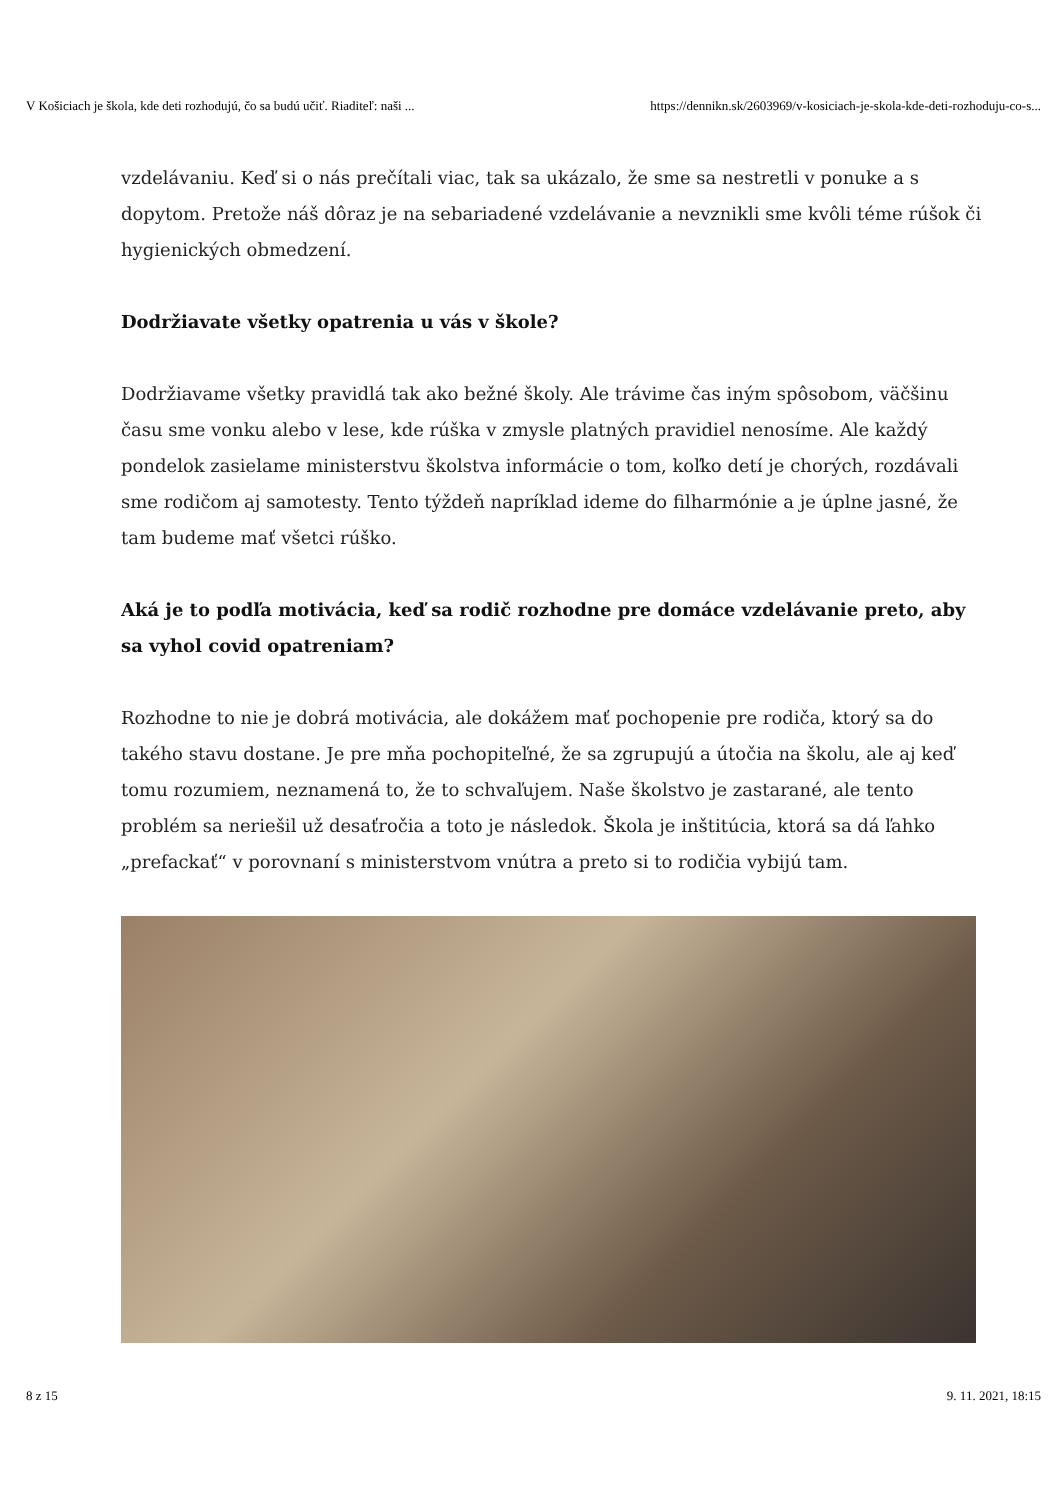V Košiciach je škola, kde deti rozhodujú, čo sa budú učiť. Riaditeľ: naši ... https://dennikn.sk/2603969/v-kosiciach-je-skola-kde-deti-rozhoduju-co-s...
vzdelávaniu. Keď si o nás prečítali viac, tak sa ukázalo, že sme sa nestretli v ponuke a s dopytom. Pretože náš dôraz je na sebariadené vzdelávanie a nevznikli sme kvôli téme rúšok či hygienických obmedzení.
Dodržiavate všetky opatrenia u vás v škole?
Dodržiavame všetky pravidlá tak ako bežné školy. Ale trávime čas iným spôsobom, väčšinu času sme vonku alebo v lese, kde rúška v zmysle platných pravidiel nenosíme. Ale každý pondelok zasielame ministerstvu školstva informácie o tom, koľko detí je chorých, rozdávali sme rodičom aj samotesty. Tento týždeň napríklad ideme do filharmónie a je úplne jasné, že tam budeme mať všetci rúško.
Aká je to podľa motivácia, keď sa rodič rozhodne pre domáce vzdelávanie preto, aby sa vyhol covid opatreniam?
Rozhodne to nie je dobrá motivácia, ale dokážem mať pochopenie pre rodiča, ktorý sa do takého stavu dostane. Je pre mňa pochopiteľné, že sa zgrupujú a útočia na školu, ale aj keď tomu rozumiem, neznamená to, že to schvaľujem. Naše školstvo je zastarané, ale tento problém sa neriešil už desaťročia a toto je následok. Škola je inštitúcia, ktorá sa dá ľahko „prefackať“ v porovnaní s ministerstvom vnútra a preto si to rodičia vybijú tam.
8 z 15 9. 11. 2021, 18:15